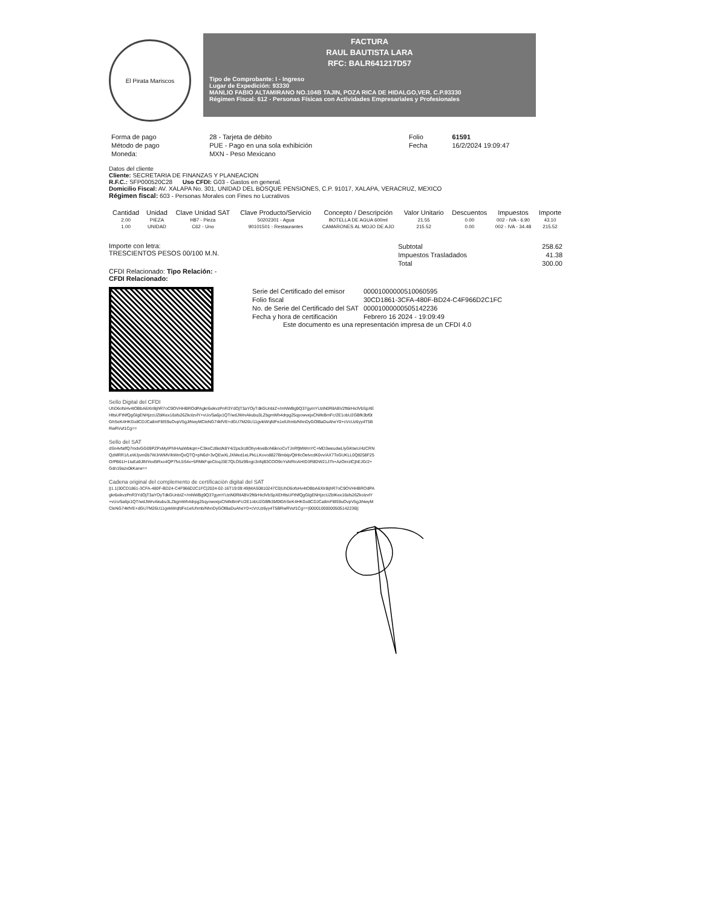El Pirata Mariscos
FACTURA
RAUL BAUTISTA LARA
RFC: BALR641217D57
Tipo de Comprobante: I - Ingreso
Lugar de Expedición: 93330
MANLIO FABIO ALTAMIRANO NO.104B TAJIN, POZA RICA DE HIDALGO,VER. C.P.93330
Régimen Fiscal: 612 - Personas Físicas con Actividades Empresariales y Profesionales
| Forma de pago | 28 - Tarjeta de débito | Folio | 61591 |
| Método de pago | PUE - Pago en una sola exhibición | Fecha | 16/2/2024 19:09:47 |
| Moneda: | MXN - Peso Mexicano | | |
Datos del cliente
Cliente: SECRETARIA DE FINANZAS Y PLANEACION
R.F.C.: SFP000520C28 Uso CFDI: G03 - Gastos en general.
Domicilio Fiscal: AV. XALAPA No. 301, UNIDAD DEL BOSQUE PENSIONES, C.P. 91017, XALAPA, VERACRUZ, MEXICO
Régimen fiscal: 603 - Personas Morales con Fines no Lucrativos
| Cantidad | Unidad | Clave Unidad SAT | Clave Producto/Servicio | Concepto / Descripción | Valor Unitario | Descuentos | Impuestos | Importe |
| --- | --- | --- | --- | --- | --- | --- | --- | --- |
| 2.00 | PIEZA | H87 - Pieza | 50202301 - Agua | BOTELLA DE AGUA 600ml | 21.55 | 0.00 | 002 - IVA - 6.90 | 43.10 |
| 1.00 | UNIDAD | C62 - Uno | 90101501 - Restaurantes | CAMARONES AL MOJO DE AJO | 215.52 | 0.00 | 002 - IVA - 34.48 | 215.52 |
Importe con letra:
TRESCIENTOS PESOS 00/100 M.N.
| Subtotal | 258.62 |
| Impuestos Trasladados | 41.38 |
| Total | 300.00 |
CFDI Relacionado: Tipo Relación: -
CFDI Relacionado:
| Serie del Certificado del emisor | 00001000000510060595 |
| Folio fiscal | 30CD1861-3CFA-480F-BD24-C4F966D2C1FC |
| No. de Serie del Certificado del SAT | 00001000000505142236 |
| Fecha y hora de certificación | Febrero 16 2024 - 19:09:49 |
Este documento es una representación impresa de un CFDI 4.0
Sello Digital del CFDI
UhD6ofsHv4tOBbA6XIr8ijhR7oC9OVHHBROdPAgkr6xikvzPnR3YdOjT3aYOyTdkGUnbIZ+/mNWBg9Q37gymYUziN0RilABV2ft6rHiclVbSpXEHltsUFtNfQgGlgENHjzcUZblKex16sfs26ZkolzvlY+vUo/5a6jx1QT/wdJWrvAkubu3LZbgmWh4drpg25qyowvejxCNifeBmFc/2E1obU2GBfk3bf0tGhSeK4HKGx8CDJCa8mF8lS9uOvpV5gJiNwyMCleNG74kfVE+dGU7M26U11gvkiWqfdFe1elUhmb/NhnDyGOlBaDuAheY0+cVcUz6yy4T5BRwRVuf1Cg==
Sello del SAT
dSn4vfalfQ7mdvGG09PZPxMyIPhIHAaWbkqm+C3keCzBet/k8Y4/2ps3cdlOhyvkveBoN6knoCvTJnRfjMWmYC+MD3weudwLlyGKtwU/4zCRNQzMRR1/LeWJjvm0b7WJrWMV/kWmQxQTQ+pN6d+3vQEwXLJXMed1eLPkLLKovo8827BmbIp/QtHlcOelvcdK0vv/AX7ToGUKLL0Qtl258F25O/PB61t+1tuEa9JlhlYexl5Rxo4QP7fvL5S4x+5RMkFqeCloqJ3E7QLO5z99ogc3nfqB3COO9oYsNRIoAHID3R8DW21J7h+AzOirrzlCjhEJG/2+Gdn19azx0kKarw==
Cadena original del complemento de certificación digital del SAT
||1.1|30CD1861-3CFA-480F-BD24-C4F966D2C1FC|2024-02-16T19:09:49|MAS0810247C0|UhD6ofsHv4tOBbA6XIr8ijhR7oC9OVHHBROdPAgkr6xikvzPnR3YdOjT3aYOyTdkGUnbIZ+/mNWBg9Q37gymYUziN0RilABV2ft6rHiclVbSpXEHltsUFtNfQgGlgENHjzcUZblKex16sfs26ZkolzvlY+vUo/5a6jx1QT/wdJWrvAkubu3LZbgmWh4drpg25qyowvejxCNifeBmFc/2E1obU2GBfk3bf0tGhSeK4HKGx8CDJCa8mF8lS9uOvpV5gJiNwyMCleNG74kfVE+dGU7M26U11gvkiWqfdFe1elUhmb/NhnDyGOlBaDuAheY0+cVcUz6yy4T5BRwRVuf1Cg==|00001000000505142236||